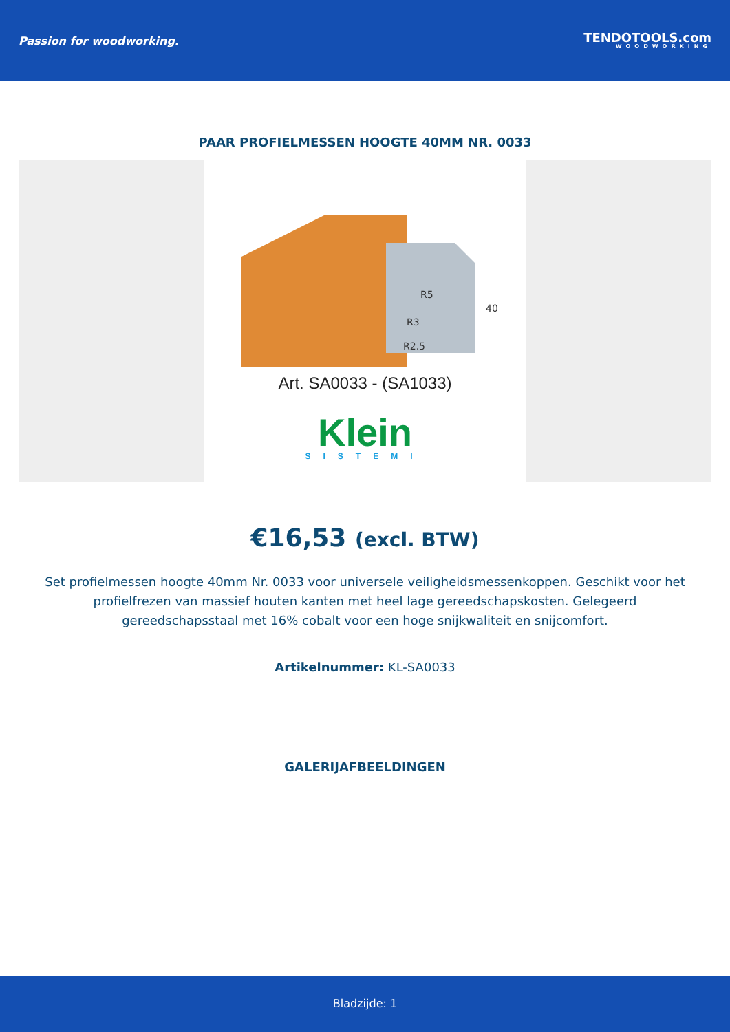Passion for woodworking.
TENDOTOOLS.com
WOODWORKING
PAAR PROFIELMESSEN HOOGTE 40MM NR. 0033
R5
R3
R2.5
40
Art. SA0033 - (SA1033)
Klein
SISTEMI
€16,53 (excl. BTW)
Set profielmessen hoogte 40mm Nr. 0033 voor universele veiligheidsmessenkoppen. Geschikt voor het profielfrezen van massief houten kanten met heel lage gereedschapskosten. Gelegeerd gereedschapsstaal met 16% cobalt voor een hoge snijkwaliteit en snijcomfort.
Artikelnummer: KL-SA0033
GALERIJAFBEELDINGEN
Bladzijde: 1